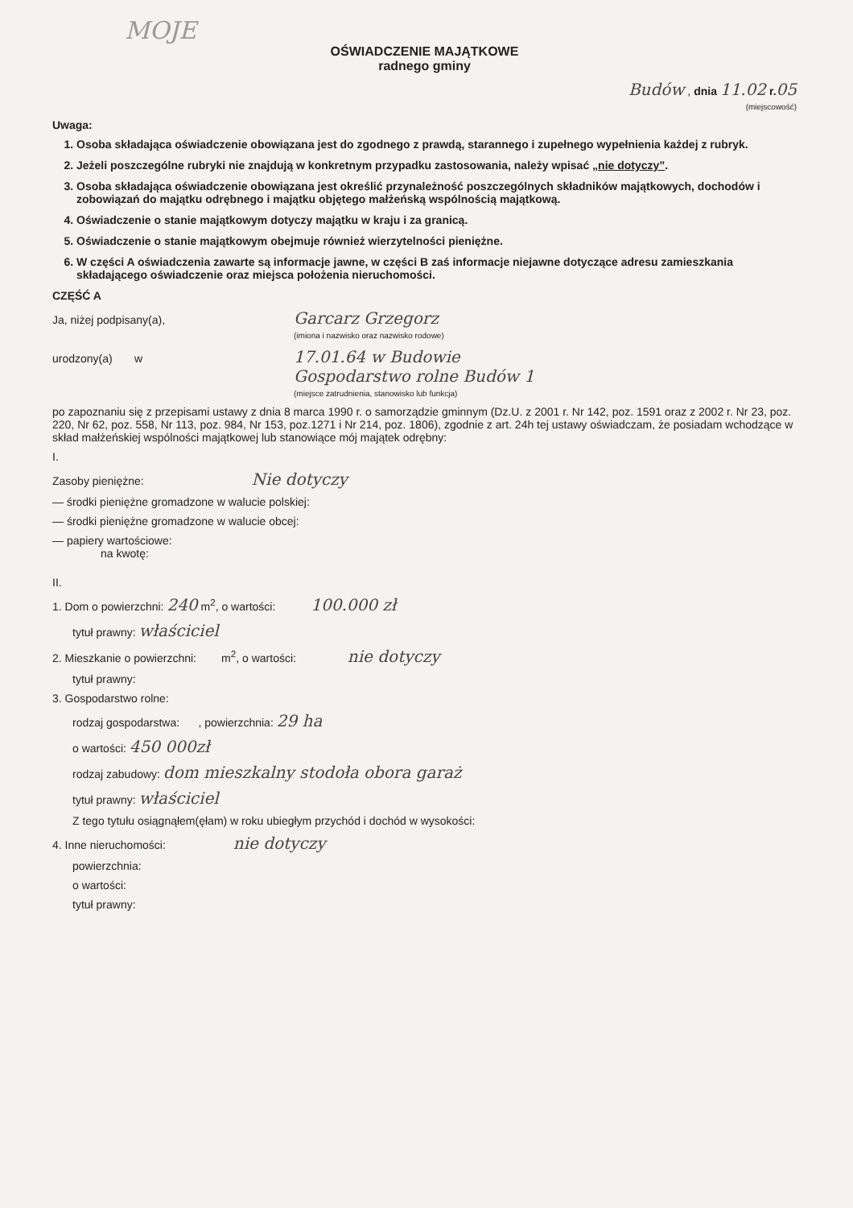MOJE
OŚWIADCZENIE MAJĄTKOWE
radnego gminy
Budów , dnia 11.02 r. 05
(miejscowość)
Uwaga:
1. Osoba składająca oświadczenie obowiązana jest do zgodnego z prawdą, starannego i zupełnego wypełnienia każdej z rubryk.
2. Jeżeli poszczególne rubryki nie znajdują w konkretnym przypadku zastosowania, należy wpisać „nie dotyczy”.
3. Osoba składająca oświadczenie obowiązana jest określić przynależność poszczególnych składników majątkowych, dochodów i zobowiązań do majątku odrębnego i majątku objętego małżeńską wspólnością majątkową.
4. Oświadczenie o stanie majątkowym dotyczy majątku w kraju i za granicą.
5. Oświadczenie o stanie majątkowym obejmuje również wierzytelności pieniężne.
6. W części A oświadczenia zawarte są informacje jawne, w części B zaś informacje niejawne dotyczące adresu zamieszkania składającego oświadczenie oraz miejsca położenia nieruchomości.
CZĘŚĆ A
Ja, niżej podpisany(a), Garcarz Grzegorz
(imiona i nazwisko oraz nazwisko rodowe)
urodzony(a) w 17.01.64 w Budowie
Gospodarstwo rolne Budów 1
(miejsce zatrudnienia, stanowisko lub funkcja)
po zapoznaniu się z przepisami ustawy z dnia 8 marca 1990 r. o samorządzie gminnym (Dz.U. z 2001 r. Nr 142, poz. 1591 oraz z 2002 r. Nr 23, poz. 220, Nr 62, poz. 558, Nr 113, poz. 984, Nr 153, poz.1271 i Nr 214, poz. 1806), zgodnie z art. 24h tej ustawy oświadczam, że posiadam wchodzące w skład małżeńskiej wspólności majątkowej lub stanowiące mój majątek odrębny:
I.
Zasoby pieniężne: Nie dotyczy
— środki pieniężne gromadzone w walucie polskiej:
— środki pieniężne gromadzone w walucie obcej:
— papiery wartościowe:
na kwotę:
II.
1. Dom o powierzchni: 240 m<sup>2</sup>, o wartości: 100.000 zł
tytuł prawny: właściciel
2. Mieszkanie o powierzchni: m<sup>2</sup>, o wartości: nie dotyczy
tytuł prawny:
3. Gospodarstwo rolne:
rodzaj gospodarstwa: , powierzchnia: 29 ha
o wartości: 450 000zł
rodzaj zabudowy: dom mieszkalny stodoła obora garaż
tytuł prawny: właściciel
Z tego tytułu osiągnąłem(ęłam) w roku ubiegłym przychód i dochód w wysokości:
4. Inne nieruchomości: nie dotyczy
powierzchnia:
o wartości:
tytuł prawny: